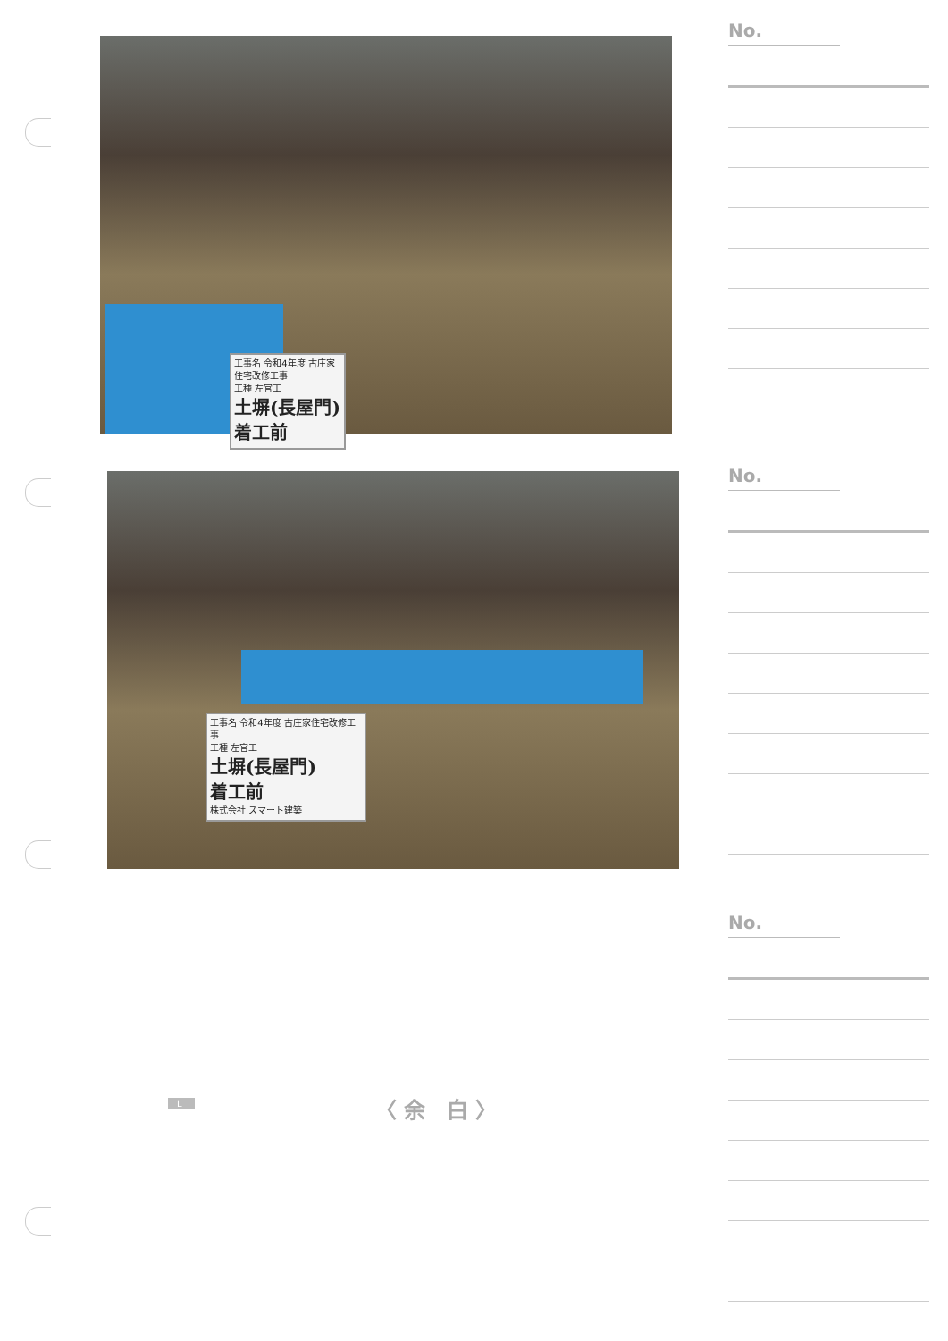工事名 令和4年度 古庄家住宅改修工事
工種 左官工
土塀(長屋門)
着工前
工事名 令和4年度 古庄家住宅改修工事
工種 左官工
土塀(長屋門)
着工前
株式会社 スマート建築
No.
No.
No.
L 〈余 白〉